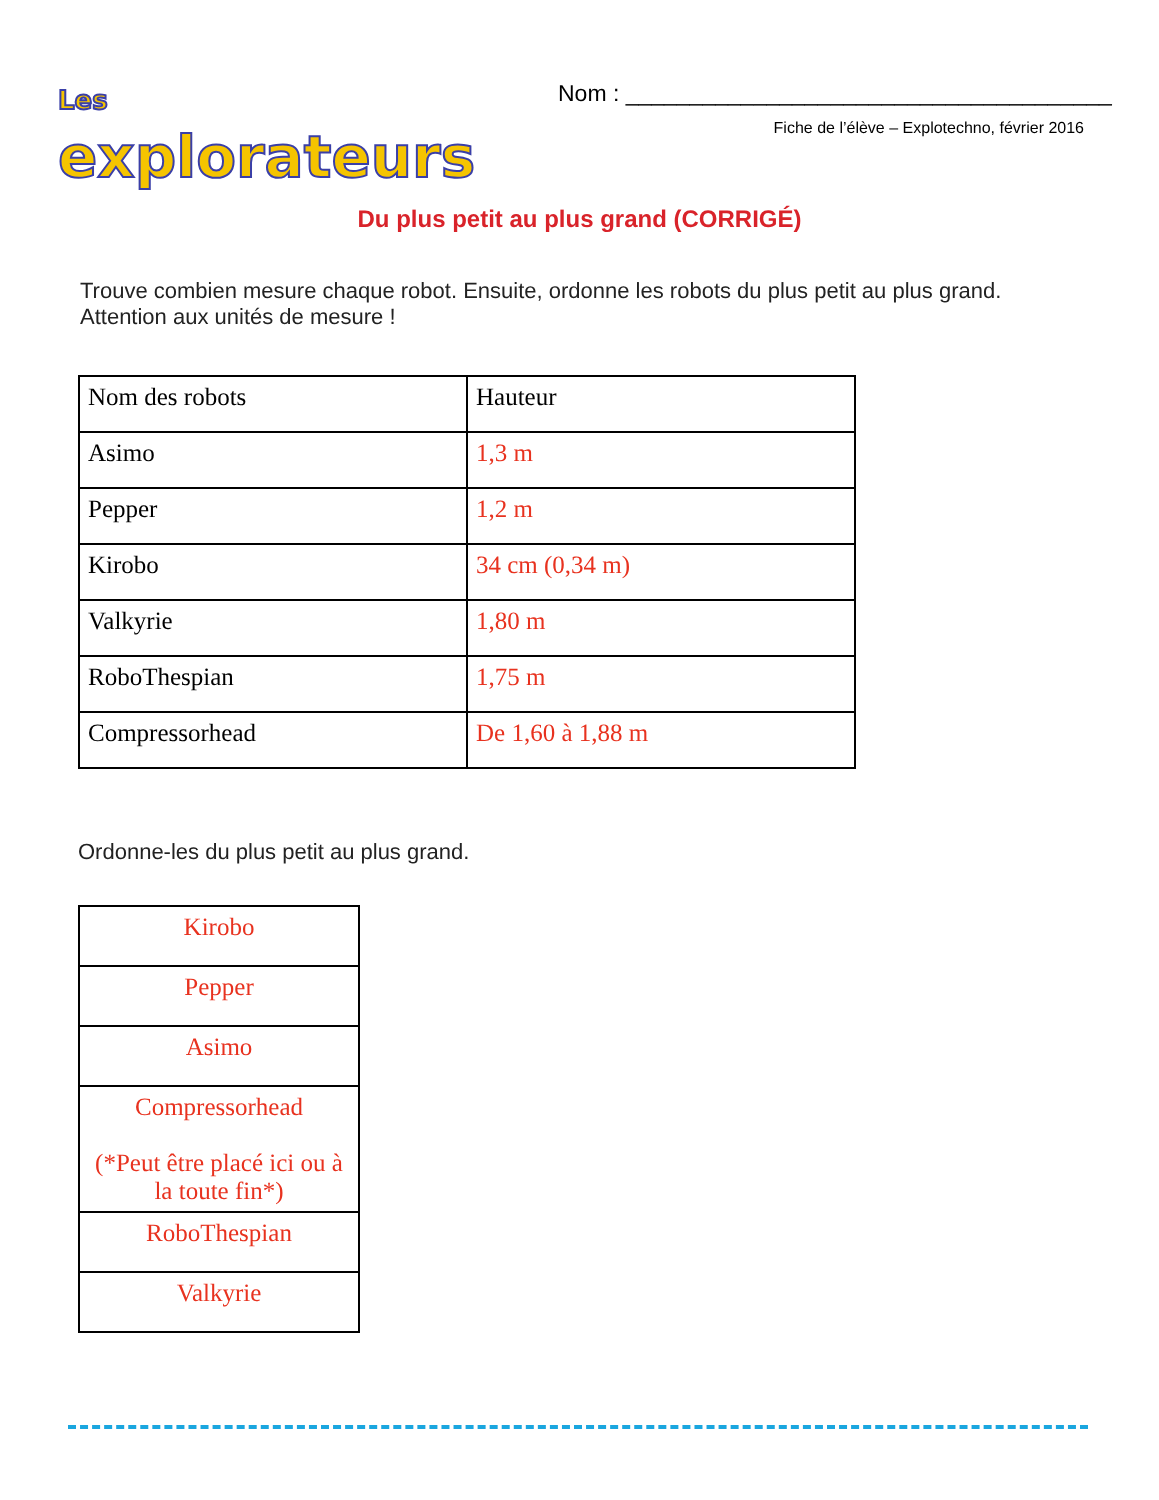Les explorateurs
Nom : ______________________________________
Fiche de l’élève – Explotechno, février 2016
Du plus petit au plus grand (CORRIGÉ)
Trouve combien mesure chaque robot. Ensuite, ordonne les robots du plus petit au plus grand. Attention aux unités de mesure !
| Nom des robots | Hauteur |
| Asimo | 1,3 m |
| Pepper | 1,2 m |
| Kirobo | 34 cm (0,34 m) |
| Valkyrie | 1,80 m |
| RoboThespian | 1,75 m |
| Compressorhead | De 1,60 à 1,88 m |
Ordonne-les du plus petit au plus grand.
| Kirobo |
| Pepper |
| Asimo |
| Compressorhead (*Peut être placé ici ou à la toute fin*) |
| RoboThespian |
| Valkyrie |